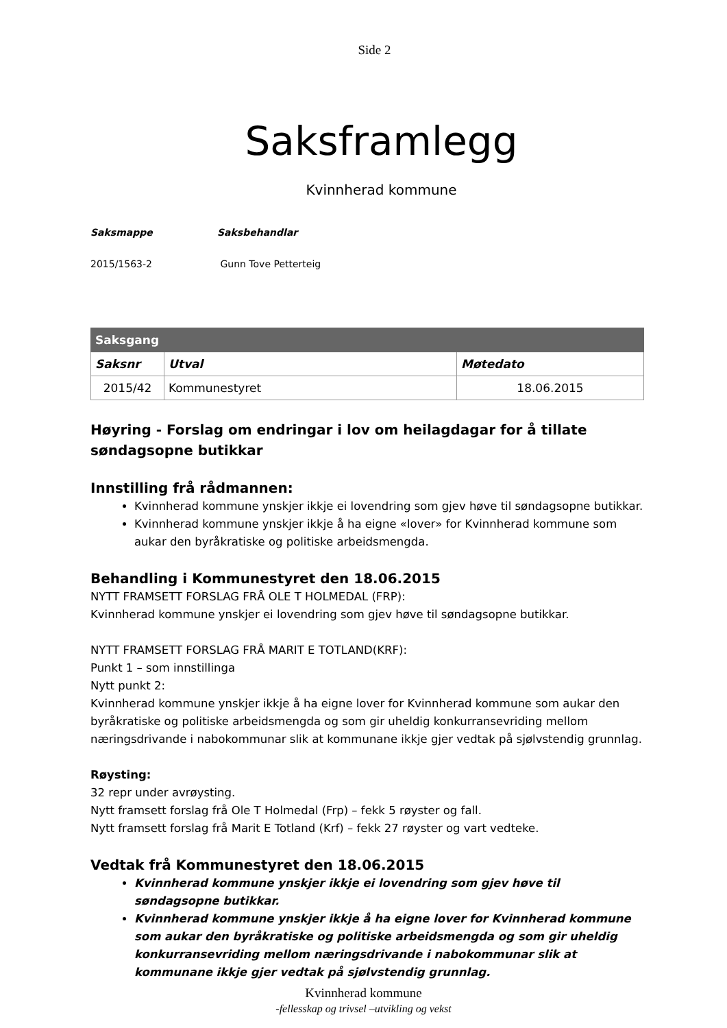Side 2
Saksframlegg
Kvinnherad kommune
Saksmappe Saksbehandlar
2015/1563-2 Gunn Tove Petterteig
| Saksgang | | |
| --- | --- | --- |
| Saksnr | Utval | Møtedato |
| 2015/42 | Kommunestyret | 18.06.2015 |
Høyring - Forslag om endringar i lov om heilagdagar for å tillate søndagsopne butikkar
Innstilling frå rådmannen:
Kvinnherad kommune ynskjer ikkje ei lovendring som gjev høve til søndagsopne butikkar.
Kvinnherad kommune ynskjer ikkje å ha eigne «lover» for Kvinnherad kommune som aukar den byråkratiske og politiske arbeidsmengda.
Behandling i Kommunestyret den 18.06.2015
NYTT FRAMSETT FORSLAG FRÅ OLE T HOLMEDAL (FRP):
Kvinnherad kommune ynskjer ei lovendring som gjev høve til søndagsopne butikkar.
NYTT FRAMSETT FORSLAG FRÅ MARIT E TOTLAND(KRF):
Punkt 1 – som innstillinga
Nytt punkt 2:
Kvinnherad kommune ynskjer ikkje å ha eigne lover for Kvinnherad kommune som aukar den byråkratiske og politiske arbeidsmengda og som gir uheldig konkurransevriding mellom næringsdrivande i nabokommunar slik at kommunane ikkje gjer vedtak på sjølvstendig grunnlag.
Røysting:
32 repr under avrøysting.
Nytt framsett forslag frå Ole T Holmedal (Frp) – fekk 5 røyster og fall.
Nytt framsett forslag frå Marit E Totland (Krf) – fekk 27 røyster og vart vedteke.
Vedtak frå Kommunestyret den 18.06.2015
Kvinnherad kommune ynskjer ikkje ei lovendring som gjev høve til søndagsopne butikkar.
Kvinnherad kommune ynskjer ikkje å ha eigne lover for Kvinnherad kommune som aukar den byråkratiske og politiske arbeidsmengda og som gir uheldig konkurransevriding mellom næringsdrivande i nabokommunar slik at kommunane ikkje gjer vedtak på sjølvstendig grunnlag.
Kvinnherad kommune
-fellesskap og trivsel –utvikling og vekst